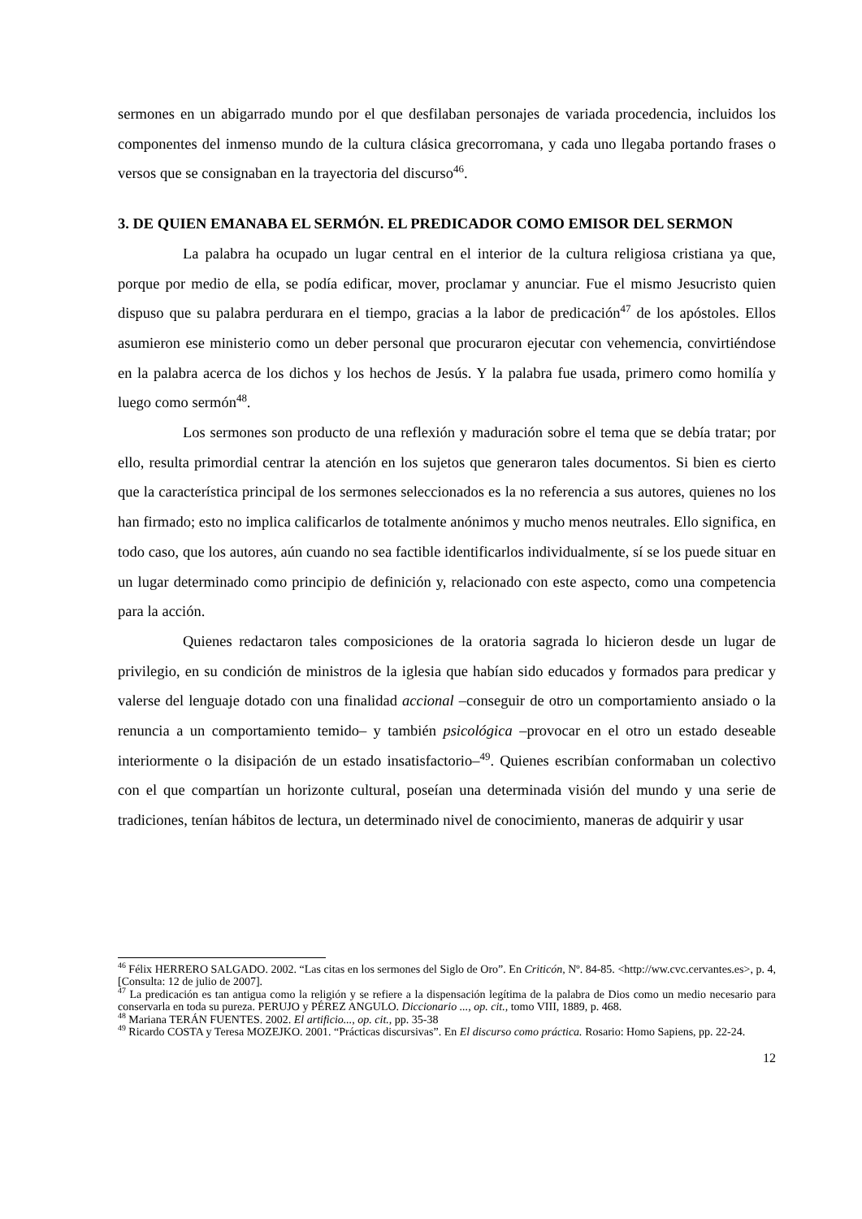sermones en un abigarrado mundo por el que desfilaban personajes de variada procedencia, incluidos los componentes del inmenso mundo de la cultura clásica grecorromana, y cada uno llegaba portando frases o versos que se consignaban en la trayectoria del discurso<sup>46</sup>.
3. DE QUIEN EMANABA EL SERMÓN. EL PREDICADOR COMO EMISOR DEL SERMON
La palabra ha ocupado un lugar central en el interior de la cultura religiosa cristiana ya que, porque por medio de ella, se podía edificar, mover, proclamar y anunciar. Fue el mismo Jesucristo quien dispuso que su palabra perdurara en el tiempo, gracias a la labor de predicación<sup>47</sup> de los apóstoles. Ellos asumieron ese ministerio como un deber personal que procuraron ejecutar con vehemencia, convirtiéndose en la palabra acerca de los dichos y los hechos de Jesús. Y la palabra fue usada, primero como homilía y luego como sermón<sup>48</sup>.
Los sermones son producto de una reflexión y maduración sobre el tema que se debía tratar; por ello, resulta primordial centrar la atención en los sujetos que generaron tales documentos. Si bien es cierto que la característica principal de los sermones seleccionados es la no referencia a sus autores, quienes no los han firmado; esto no implica calificarlos de totalmente anónimos y mucho menos neutrales. Ello significa, en todo caso, que los autores, aún cuando no sea factible identificarlos individualmente, sí se los puede situar en un lugar determinado como principio de definición y, relacionado con este aspecto, como una competencia para la acción.
Quienes redactaron tales composiciones de la oratoria sagrada lo hicieron desde un lugar de privilegio, en su condición de ministros de la iglesia que habían sido educados y formados para predicar y valerse del lenguaje dotado con una finalidad accional –conseguir de otro un comportamiento ansiado o la renuncia a un comportamiento temido– y también psicológica –provocar en el otro un estado deseable interiormente o la disipación de un estado insatisfactorio–<sup>49</sup>. Quienes escribían conformaban un colectivo con el que compartían un horizonte cultural, poseían una determinada visión del mundo y una serie de tradiciones, tenían hábitos de lectura, un determinado nivel de conocimiento, maneras de adquirir y usar
<sup>46</sup> Félix HERRERO SALGADO. 2002. “Las citas en los sermones del Siglo de Oro”. En Criticón, Nº. 84-85. <http://ww.cvc.cervantes.es>, p. 4, [Consulta: 12 de julio de 2007].
<sup>47</sup> La predicación es tan antigua como la religión y se refiere a la dispensación legítima de la palabra de Dios como un medio necesario para conservarla en toda su pureza. PERUJO y PÉREZ ANGULO. Diccionario ..., op. cit., tomo VIII, 1889, p. 468.
<sup>48</sup> Mariana TERÁN FUENTES. 2002. El artificio..., op. cit., pp. 35-38
<sup>49</sup> Ricardo COSTA y Teresa MOZEJKO. 2001. “Prácticas discursivas”. En El discurso como práctica. Rosario: Homo Sapiens, pp. 22-24.
12